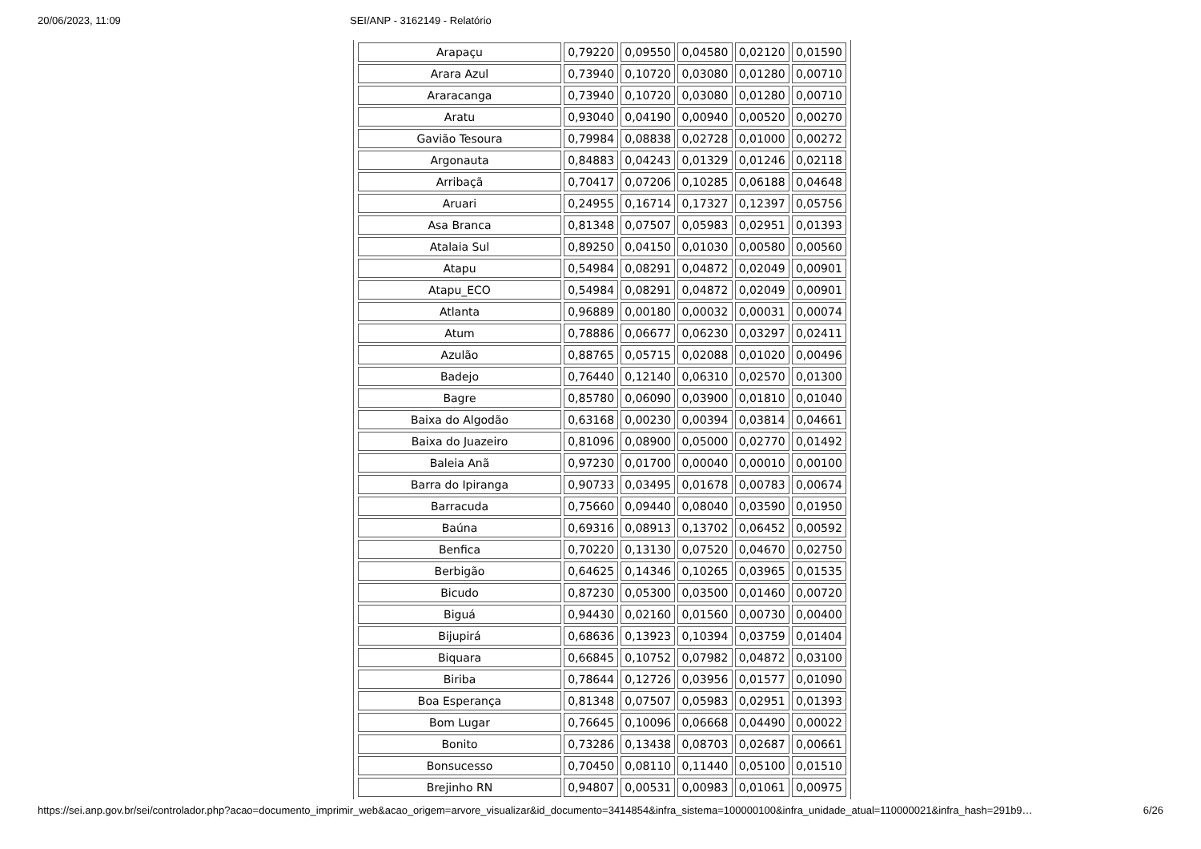20/06/2023, 11:09 SEI/ANP - 3162149 - Relatório
| Arapaçu | 0,79220 | 0,09550 | 0,04580 | 0,02120 | 0,01590 |
| Arara Azul | 0,73940 | 0,10720 | 0,03080 | 0,01280 | 0,00710 |
| Araracanga | 0,73940 | 0,10720 | 0,03080 | 0,01280 | 0,00710 |
| Aratu | 0,93040 | 0,04190 | 0,00940 | 0,00520 | 0,00270 |
| Gavião Tesoura | 0,79984 | 0,08838 | 0,02728 | 0,01000 | 0,00272 |
| Argonauta | 0,84883 | 0,04243 | 0,01329 | 0,01246 | 0,02118 |
| Arribaçã | 0,70417 | 0,07206 | 0,10285 | 0,06188 | 0,04648 |
| Aruari | 0,24955 | 0,16714 | 0,17327 | 0,12397 | 0,05756 |
| Asa Branca | 0,81348 | 0,07507 | 0,05983 | 0,02951 | 0,01393 |
| Atalaia Sul | 0,89250 | 0,04150 | 0,01030 | 0,00580 | 0,00560 |
| Atapu | 0,54984 | 0,08291 | 0,04872 | 0,02049 | 0,00901 |
| Atapu_ECO | 0,54984 | 0,08291 | 0,04872 | 0,02049 | 0,00901 |
| Atlanta | 0,96889 | 0,00180 | 0,00032 | 0,00031 | 0,00074 |
| Atum | 0,78886 | 0,06677 | 0,06230 | 0,03297 | 0,02411 |
| Azulão | 0,88765 | 0,05715 | 0,02088 | 0,01020 | 0,00496 |
| Badejo | 0,76440 | 0,12140 | 0,06310 | 0,02570 | 0,01300 |
| Bagre | 0,85780 | 0,06090 | 0,03900 | 0,01810 | 0,01040 |
| Baixa do Algodão | 0,63168 | 0,00230 | 0,00394 | 0,03814 | 0,04661 |
| Baixa do Juazeiro | 0,81096 | 0,08900 | 0,05000 | 0,02770 | 0,01492 |
| Baleia Anã | 0,97230 | 0,01700 | 0,00040 | 0,00010 | 0,00100 |
| Barra do Ipiranga | 0,90733 | 0,03495 | 0,01678 | 0,00783 | 0,00674 |
| Barracuda | 0,75660 | 0,09440 | 0,08040 | 0,03590 | 0,01950 |
| Baúna | 0,69316 | 0,08913 | 0,13702 | 0,06452 | 0,00592 |
| Benfica | 0,70220 | 0,13130 | 0,07520 | 0,04670 | 0,02750 |
| Berbigão | 0,64625 | 0,14346 | 0,10265 | 0,03965 | 0,01535 |
| Bicudo | 0,87230 | 0,05300 | 0,03500 | 0,01460 | 0,00720 |
| Biguá | 0,94430 | 0,02160 | 0,01560 | 0,00730 | 0,00400 |
| Bijupirá | 0,68636 | 0,13923 | 0,10394 | 0,03759 | 0,01404 |
| Biquara | 0,66845 | 0,10752 | 0,07982 | 0,04872 | 0,03100 |
| Biriba | 0,78644 | 0,12726 | 0,03956 | 0,01577 | 0,01090 |
| Boa Esperança | 0,81348 | 0,07507 | 0,05983 | 0,02951 | 0,01393 |
| Bom Lugar | 0,76645 | 0,10096 | 0,06668 | 0,04490 | 0,00022 |
| Bonito | 0,73286 | 0,13438 | 0,08703 | 0,02687 | 0,00661 |
| Bonsucesso | 0,70450 | 0,08110 | 0,11440 | 0,05100 | 0,01510 |
| Brejinho RN | 0,94807 | 0,00531 | 0,00983 | 0,01061 | 0,00975 |
https://sei.anp.gov.br/sei/controlador.php?acao=documento_imprimir_web&acao_origem=arvore_visualizar&id_documento=3414854&infra_sistema=100000100&infra_unidade_atual=110000021&infra_hash=291b9… 6/26